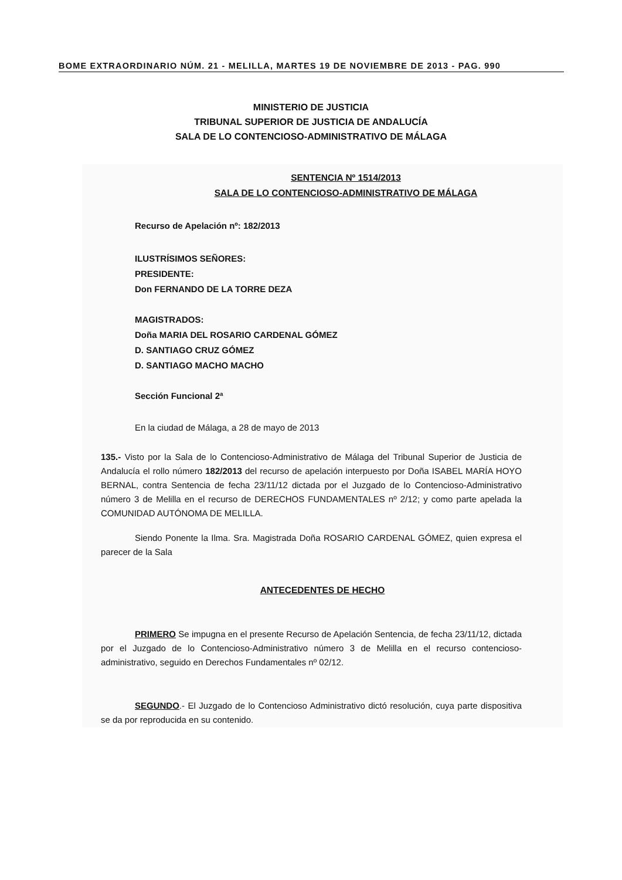BOME EXTRAORDINARIO NÚM. 21 - MELILLA, MARTES 19 DE NOVIEMBRE DE 2013 - PAG. 990
MINISTERIO DE JUSTICIA
TRIBUNAL SUPERIOR DE JUSTICIA DE ANDALUCÍA
SALA DE LO CONTENCIOSO-ADMINISTRATIVO DE MÁLAGA
SENTENCIA Nº 1514/2013
SALA DE LO CONTENCIOSO-ADMINISTRATIVO DE MÁLAGA
Recurso de Apelación nº: 182/2013
ILUSTRÍSIMOS SEÑORES:
PRESIDENTE:
Don FERNANDO DE LA TORRE DEZA
MAGISTRADOS:
Doña MARIA DEL ROSARIO CARDENAL GÓMEZ
D. SANTIAGO CRUZ GÓMEZ
D. SANTIAGO MACHO MACHO
Sección Funcional 2ª
En la ciudad de Málaga, a 28 de mayo de 2013
135.- Visto por la Sala de lo Contencioso-Administrativo de Málaga del Tribunal Superior de Justicia de Andalucía el rollo número 182/2013 del recurso de apelación interpuesto por Doña ISABEL MARÍA HOYO BERNAL, contra Sentencia de fecha 23/11/12 dictada por el Juzgado de lo Contencioso-Administrativo número 3 de Melilla en el recurso de DERECHOS FUNDAMENTALES nº 2/12; y como parte apelada la COMUNIDAD AUTÓNOMA DE MELILLA.
Siendo Ponente la Ilma. Sra. Magistrada Doña ROSARIO CARDENAL GÓMEZ, quien expresa el parecer de la Sala
ANTECEDENTES DE HECHO
PRIMERO Se impugna en el presente Recurso de Apelación Sentencia, de fecha 23/11/12, dictada por el Juzgado de lo Contencioso-Administrativo número 3 de Melilla en el recurso contencioso-administrativo, seguido en Derechos Fundamentales nº 02/12.
SEGUNDO.- El Juzgado de lo Contencioso Administrativo dictó resolución, cuya parte dispositiva se da por reproducida en su contenido.